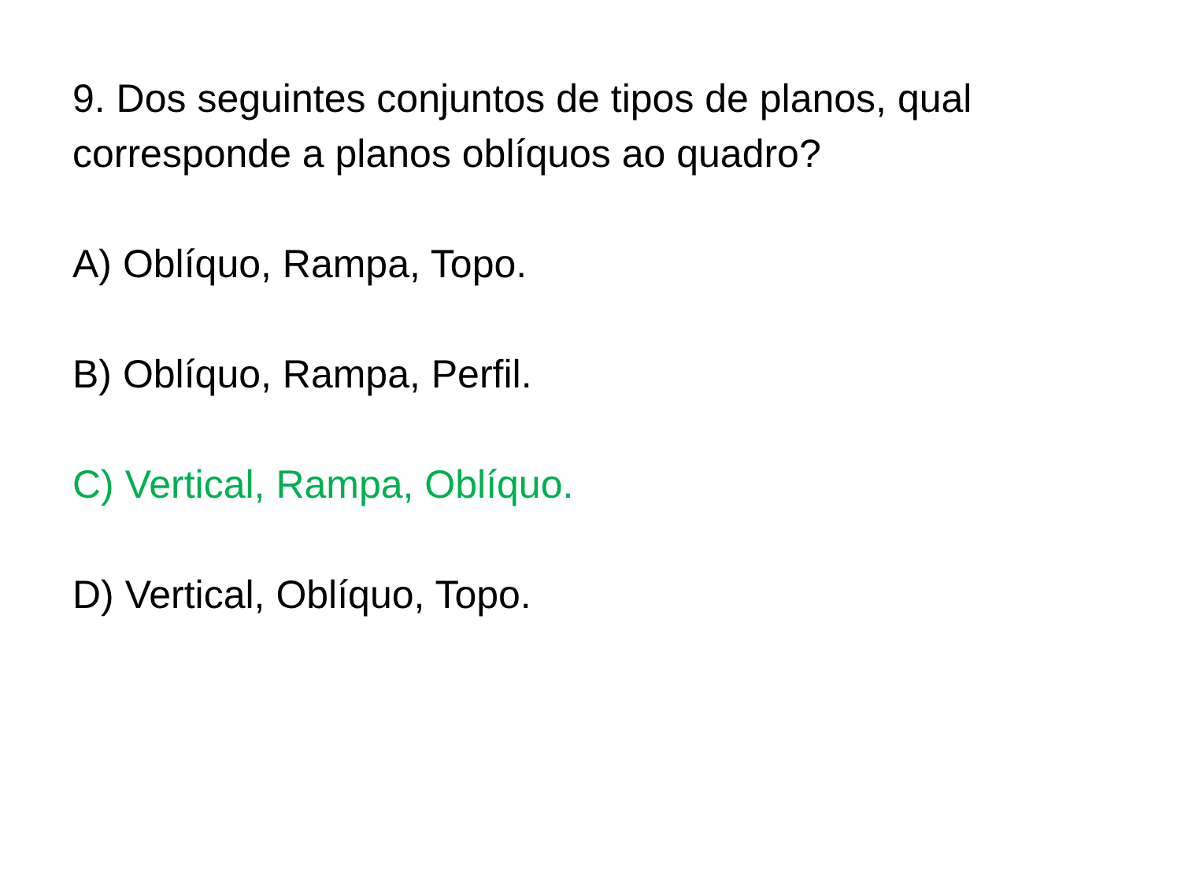9. Dos seguintes conjuntos de tipos de planos, qual corresponde a planos oblíquos ao quadro?
A) Oblíquo, Rampa, Topo.
B) Oblíquo, Rampa, Perfil.
C) Vertical, Rampa, Oblíquo.
D) Vertical, Oblíquo, Topo.